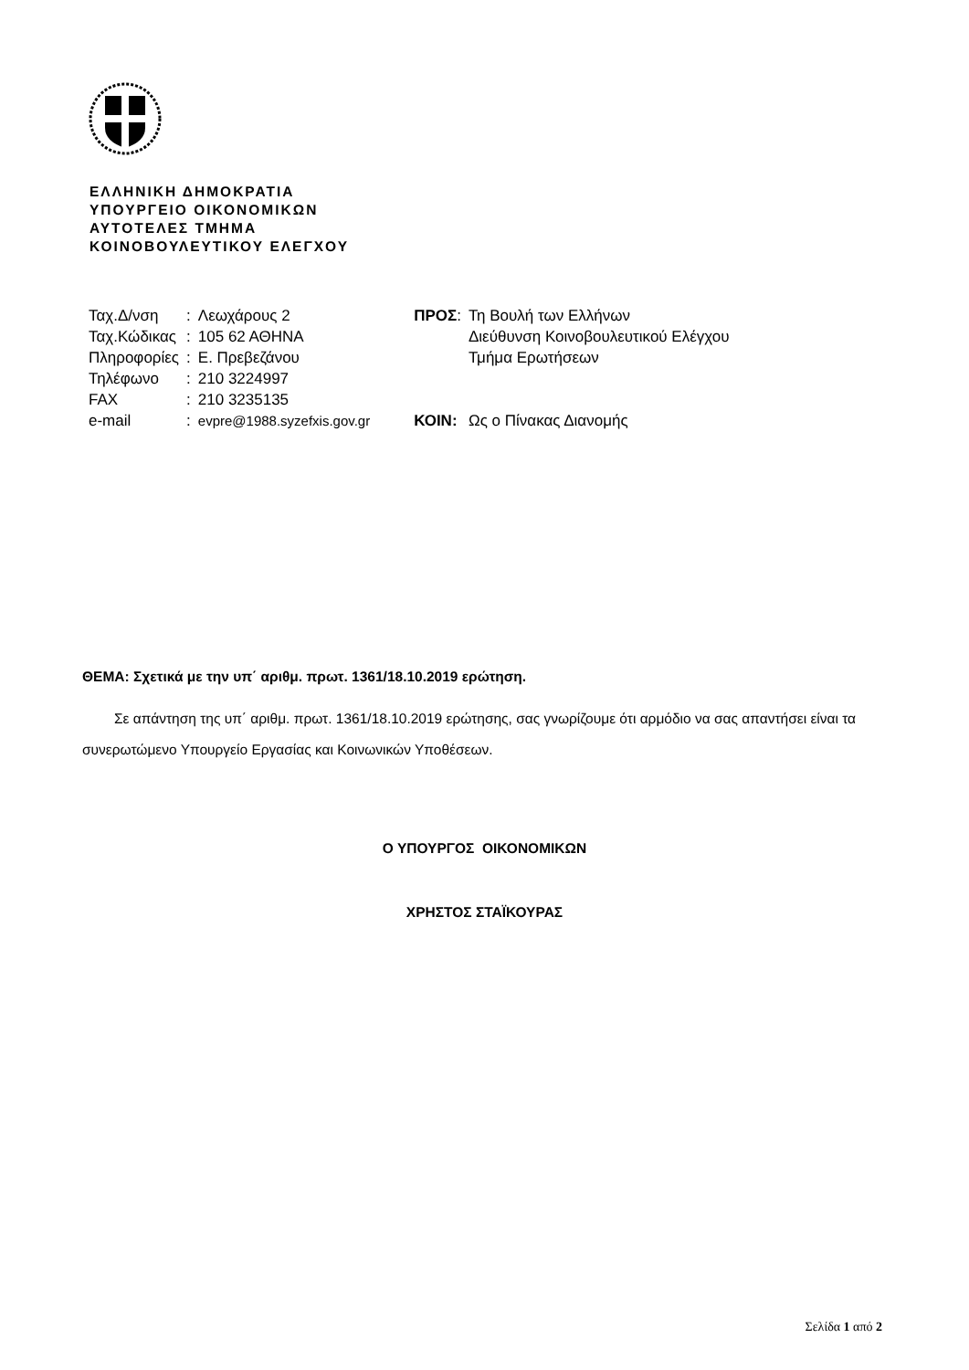ΕΛΛΗΝΙΚΗ ΔΗΜΟΚΡΑΤΙΑ
ΥΠΟΥΡΓΕΙΟ ΟΙΚΟΝΟΜΙΚΩΝ
ΑΥΤΟΤΕΛΕΣ ΤΜΗΜΑ
ΚΟΙΝΟΒΟΥΛΕΥΤΙΚΟΥ ΕΛΕΓΧΟΥ
| Ταχ.Δ/νση | : | Λεωχάρους 2 |
| Ταχ.Κώδικας | : | 105 62 ΑΘΗΝΑ |
| Πληροφορίες | : | Ε. Πρεβεζάνου |
| Τηλέφωνο | : | 210 3224997 |
| FAX | : | 210 3235135 |
| e-mail | : | evpre@1988.syzefxis.gov.gr |
| ΠΡΟΣ : | Τη Βουλή των Ελλήνων |
| | Διεύθυνση Κοινοβουλευτικού Ελέγχου |
| | Τμήμα Ερωτήσεων |
| ΚΟΙΝ: | Ως ο Πίνακας Διανομής |
ΘΕΜΑ: Σχετικά με την υπ΄ αριθμ. πρωτ. 1361/18.10.2019 ερώτηση.
Σε απάντηση της υπ΄ αριθμ. πρωτ. 1361/18.10.2019 ερώτησης, σας γνωρίζουμε ότι αρμόδιο να σας απαντήσει είναι τα συνερωτώμενο Υπουργείο Εργασίας και Κοινωνικών Υποθέσεων.
Ο ΥΠΟΥΡΓΟΣ ΟΙΚΟΝΟΜΙΚΩΝ
ΧΡΗΣΤΟΣ ΣΤΑΪΚΟΥΡΑΣ
Σελίδα 1 από 2